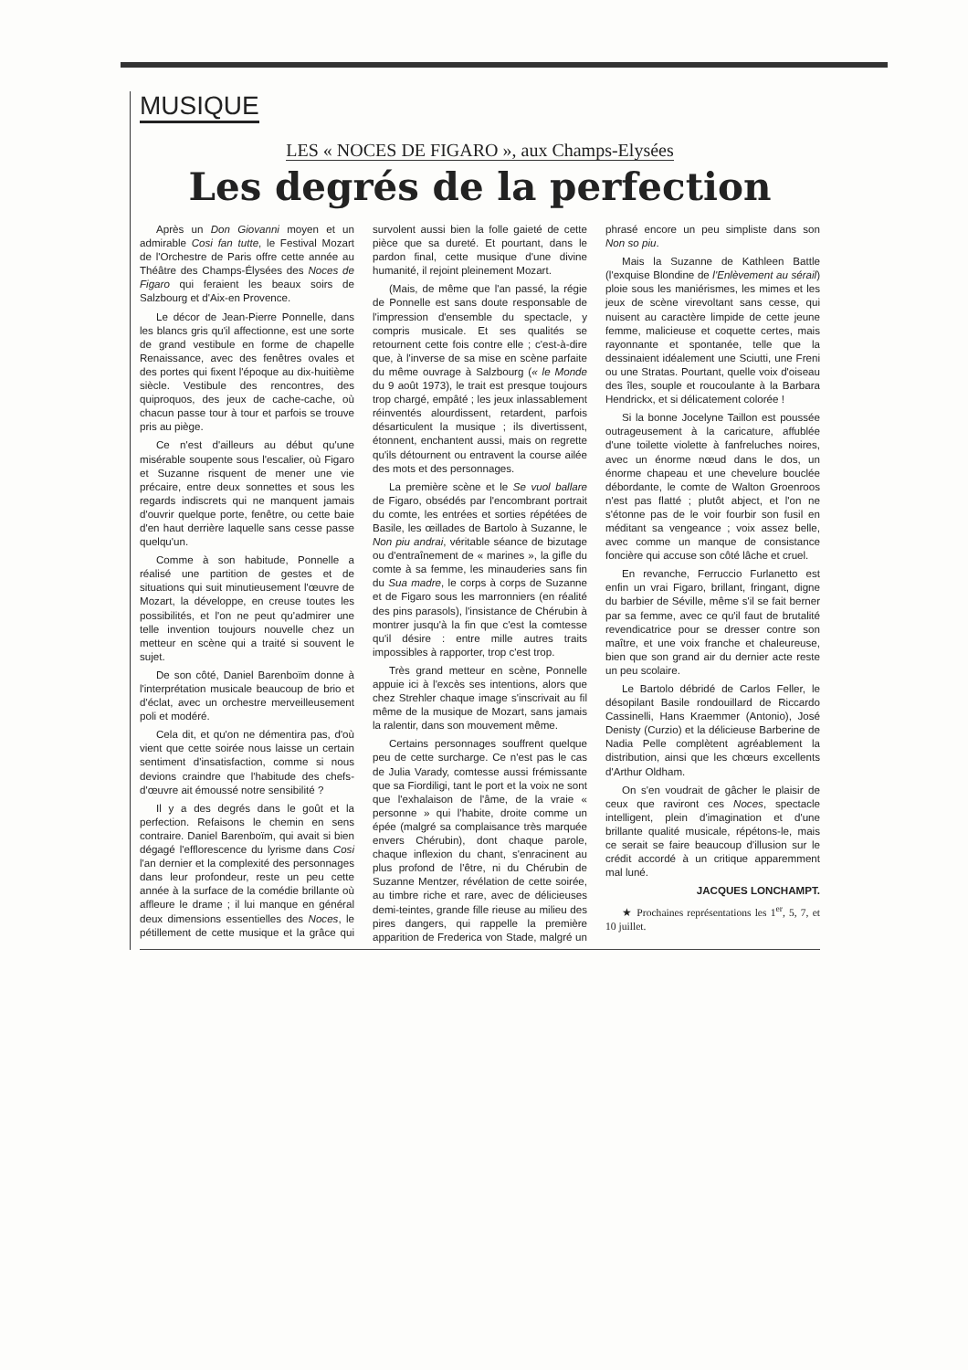MUSIQUE
LES « NOCES DE FIGARO », aux Champs-Elysées
Les degrés de la perfection
Après un Don Giovanni moyen et un admirable Cosi fan tutte, le Festival Mozart de l'Orchestre de Paris offre cette année au Théâtre des Champs-Élysées des Noces de Figaro qui feraient les beaux soirs de Salzbourg et d'Aix-en Provence.
Le décor de Jean-Pierre Ponnelle, dans les blancs gris qu'il affectionne, est une sorte de grand vestibule en forme de chapelle Renaissance, avec des fenêtres ovales et des portes qui fixent l'époque au dix-huitième siècle. Vestibule des rencontres, des quiproquos, des jeux de cache-cache, où chacun passe tour à tour et parfois se trouve pris au piège.
Ce n'est d'ailleurs au début qu'une misérable soupente sous l'escalier, où Figaro et Suzanne risquent de mener une vie précaire, entre deux sonnettes et sous les regards indiscrets qui ne manquent jamais d'ouvrir quelque porte, fenêtre, ou cette baie d'en haut derrière laquelle sans cesse passe quelqu'un.
Comme à son habitude, Ponnelle a réalisé une partition de gestes et de situations qui suit minutieusement l'œuvre de Mozart, la développe, en creuse toutes les possibilités, et l'on ne peut qu'admirer une telle invention toujours nouvelle chez un metteur en scène qui a traité si souvent le sujet.
De son côté, Daniel Barenboïm donne à l'interprétation musicale beaucoup de brio et d'éclat, avec un orchestre merveilleusement poli et modéré.
Cela dit, et qu'on ne démentira pas, d'où vient que cette soirée nous laisse un certain sentiment d'insatisfaction, comme si nous devions craindre que l'habitude des chefs-d'œuvre ait émoussé notre sensibilité ?
Il y a des degrés dans le goût et la perfection. Refaisons le chemin en sens contraire. Daniel Barenboïm, qui avait si bien dégagé l'efflorescence du lyrisme dans Cosi l'an dernier et la complexité des personnages dans leur profondeur, reste un peu cette année à la surface de la comédie brillante où affleure le drame ; il lui manque en général deux dimensions essentielles des Noces, le pétillement de cette musique et la grâce qui survolent aussi bien la folle gaieté de cette pièce que sa dureté. Et pourtant, dans le pardon final, cette musique d'une divine humanité, il rejoint pleinement Mozart.
(Mais, de même que l'an passé, la régie de Ponnelle est sans doute responsable de l'impression d'ensemble du spectacle, y compris musicale. Et ses qualités se retournent cette fois contre elle ; c'est-à-dire que, à l'inverse de sa mise en scène parfaite du même ouvrage à Salzbourg (« le Monde du 9 août 1973), le trait est presque toujours trop chargé, empâté ; les jeux inlassablement réinventés alourdissent, retardent, parfois désarticulent la musique ; ils divertissent, étonnent, enchantent aussi, mais on regrette qu'ils détournent ou entravent la course ailée des mots et des personnages.
La première scène et le Se vuol ballare de Figaro, obsédés par l'encombrant portrait du comte, les entrées et sorties répétées de Basile, les œillades de Bartolo à Suzanne, le Non piu andrai, véritable séance de bizutage ou d'entraînement de « marines », la gifle du comte à sa femme, les minauderies sans fin du Sua madre, le corps à corps de Suzanne et de Figaro sous les marronniers (en réalité des pins parasols), l'insistance de Chérubin à montrer jusqu'à la fin que c'est la comtesse qu'il désire : entre mille autres traits impossibles à rapporter, trop c'est trop.
Très grand metteur en scène, Ponnelle appuie ici à l'excès ses intentions, alors que chez Strehler chaque image s'inscrivait au fil même de la musique de Mozart, sans jamais la ralentir, dans son mouvement même.
Certains personnages souffrent quelque peu de cette surcharge. Ce n'est pas le cas de Julia Varady, comtesse aussi frémissante que sa Fiordiligi, tant le port et la voix ne sont que l'exhalaison de l'âme, de la vraie « personne » qui l'habite, droite comme un épée (malgré sa complaisance très marquée envers Chérubin), dont chaque parole, chaque inflexion du chant, s'enracinent au plus profond de l'être, ni du Chérubin de Suzanne Mentzer, révélation de cette soirée, au timbre riche et rare, avec de délicieuses demi-teintes, grande fille rieuse au milieu des pires dangers, qui rappelle la première apparition de Frederica von Stade, malgré un phrasé encore un peu simpliste dans son Non so piu.
Mais la Suzanne de Kathleen Battle (l'exquise Blondine de l'Enlèvement au sérail) ploie sous les maniérismes, les mimes et les jeux de scène virevoltant sans cesse, qui nuisent au caractère limpide de cette jeune femme, malicieuse et coquette certes, mais rayonnante et spontanée, telle que la dessinaient idéalement une Sciutti, une Freni ou une Stratas. Pourtant, quelle voix d'oiseau des îles, souple et roucoulante à la Barbara Hendrickx, et si délicatement colorée !
Si la bonne Jocelyne Taillon est poussée outrageusement à la caricature, affublée d'une toilette violette à fanfreluches noires, avec un énorme nœud dans le dos, un énorme chapeau et une chevelure bouclée débordante, le comte de Walton Groenroos n'est pas flatté ; plutôt abject, et l'on ne s'étonne pas de le voir fourbir son fusil en méditant sa vengeance ; voix assez belle, avec comme un manque de consistance foncière qui accuse son côté lâche et cruel.
En revanche, Ferruccio Furlanetto est enfin un vrai Figaro, brillant, fringant, digne du barbier de Séville, même s'il se fait berner par sa femme, avec ce qu'il faut de brutalité revendicatrice pour se dresser contre son maître, et une voix franche et chaleureuse, bien que son grand air du dernier acte reste un peu scolaire.
Le Bartolo débridé de Carlos Feller, le désopilant Basile rondouillard de Riccardo Cassinelli, Hans Kraemmer (Antonio), José Denisty (Curzio) et la délicieuse Barberine de Nadia Pelle complètent agréablement la distribution, ainsi que les chœurs excellents d'Arthur Oldham.
On s'en voudrait de gâcher le plaisir de ceux que raviront ces Noces, spectacle intelligent, plein d'imagination et d'une brillante qualité musicale, répétons-le, mais ce serait se faire beaucoup d'illusion sur le crédit accordé à un critique apparemment mal luné.
JACQUES LONCHAMPT.
★ Prochaines représentations les 1<sup>er</sup>, 5, 7, et 10 juillet.